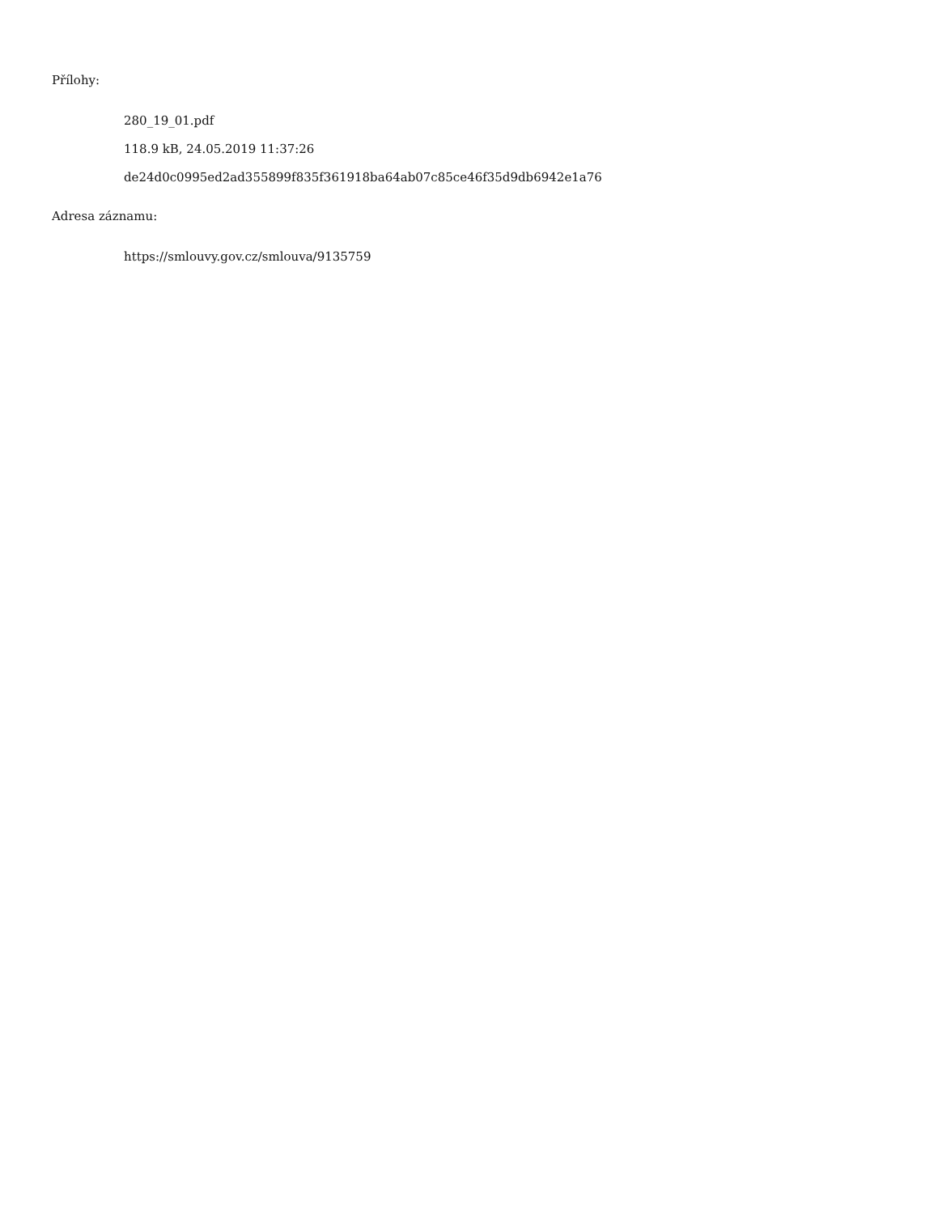Přílohy:
280_19_01.pdf
118.9 kB, 24.05.2019 11:37:26
de24d0c0995ed2ad355899f835f361918ba64ab07c85ce46f35d9db6942e1a76
Adresa záznamu:
https://smlouvy.gov.cz/smlouva/9135759